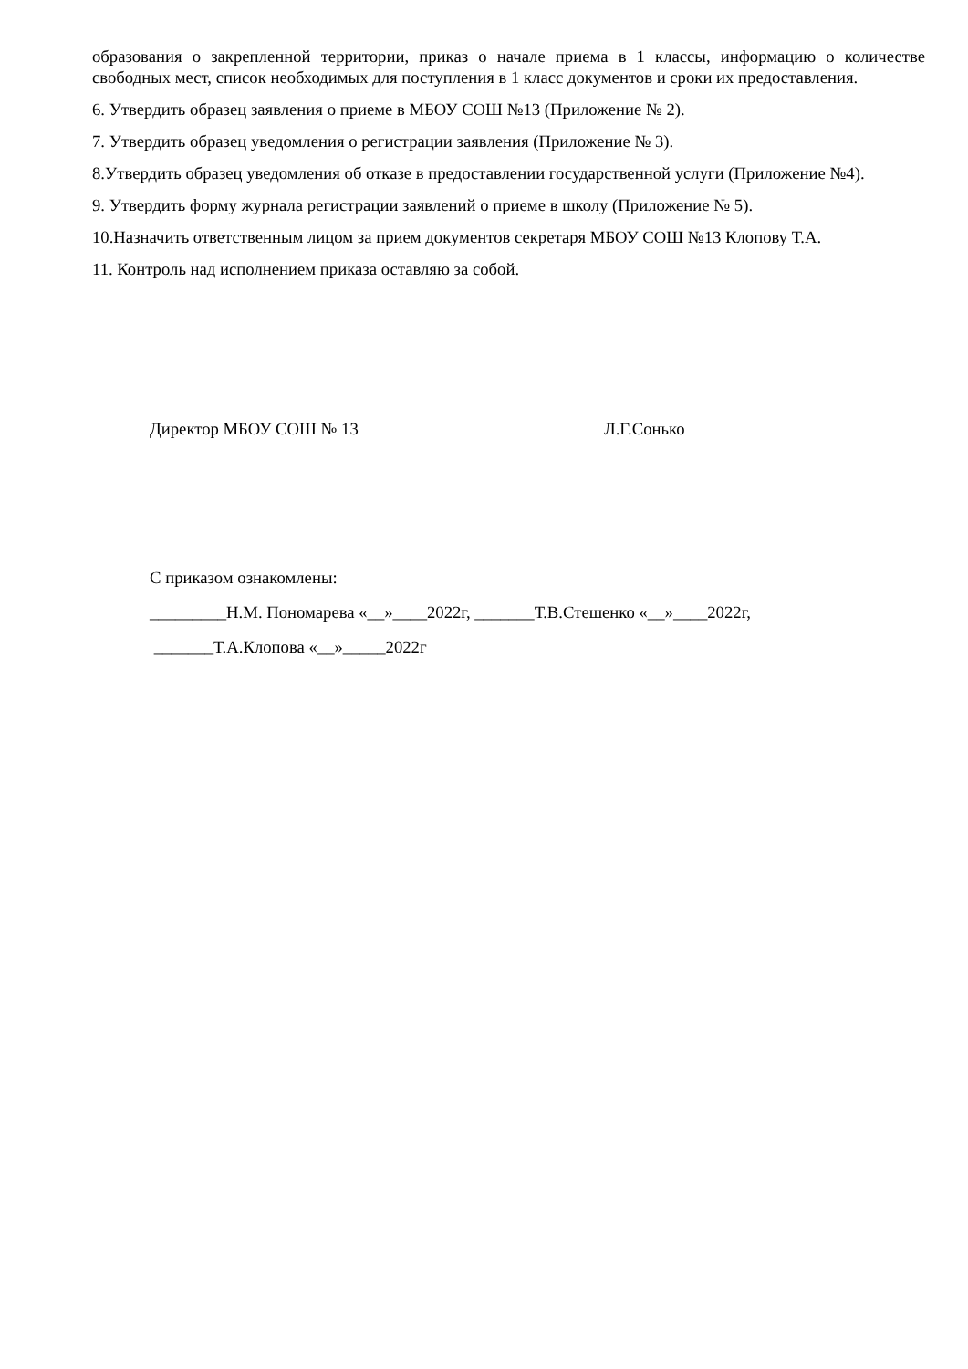образования о закрепленной территории, приказ о начале приема в 1 классы, информацию о количестве свободных мест, список необходимых для поступления в 1 класс документов и сроки их предоставления.
6. Утвердить образец заявления о приеме в МБОУ СОШ №13 (Приложение № 2).
7. Утвердить образец уведомления о регистрации заявления (Приложение № 3).
8.Утвердить образец уведомления об отказе в предоставлении государственной услуги (Приложение №4).
9. Утвердить форму журнала регистрации заявлений о приеме в школу (Приложение № 5).
10.Назначить ответственным лицом за прием документов секретаря МБОУ СОШ №13 Клопову Т.А.
11. Контроль над исполнением приказа оставляю за собой.
Директор МБОУ СОШ № 13 Л.Г.Сонько
С приказом ознакомлены:
_________Н.М. Пономарева «__»____2022г, _______Т.В.Стешенко «__»____2022г,
_______Т.А.Клопова «__»_____2022г